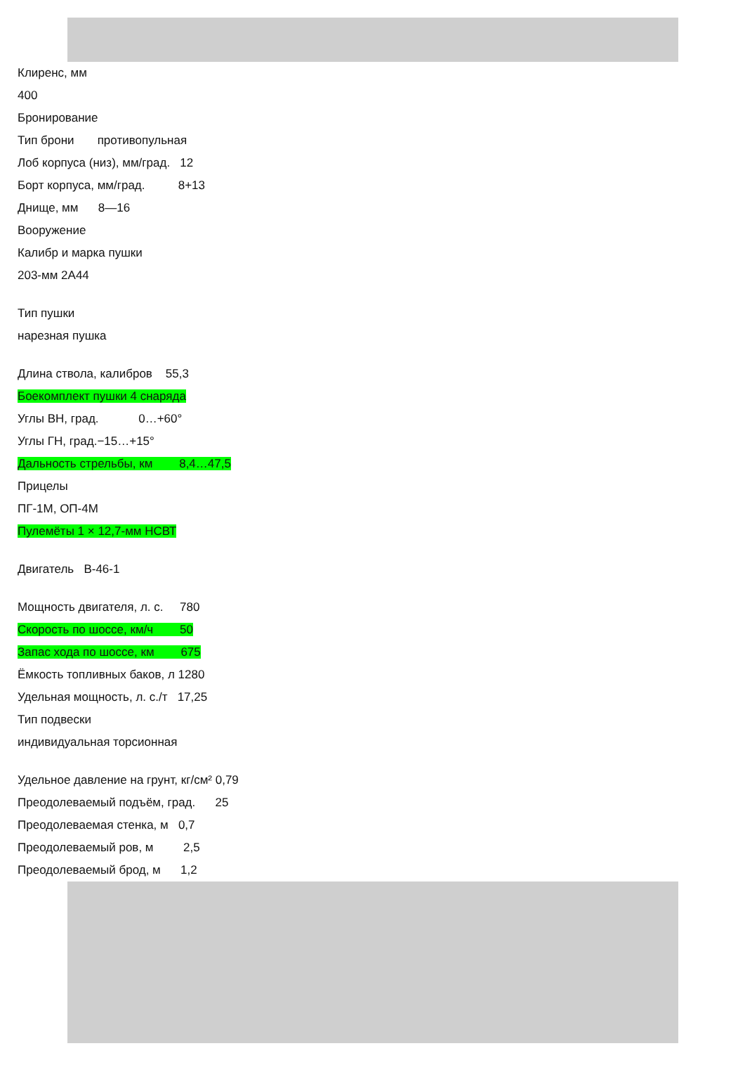Клиренс, мм
400
Бронирование
Тип брони противопульная
Лоб корпуса (низ), мм/град. 12
Борт корпуса, мм/град. 8+13
Днище, мм 8—16
Вооружение
Калибр и марка пушки
203-мм 2А44
Тип пушки
нарезная пушка
Длина ствола, калибров 55,3
Боекомплект пушки 4 снаряда
Углы ВН, град. 0…+60°
Углы ГН, град.−15…+15°
Дальность стрельбы, км 8,4…47,5
Прицелы
ПГ-1М, ОП-4М
Пулемёты 1 × 12,7-мм НСВТ
Двигатель В-46-1
Мощность двигателя, л. с. 780
Скорость по шоссе, км/ч 50
Запас хода по шоссе, км 675
Ёмкость топливных баков, л 1280
Удельная мощность, л. с./т 17,25
Тип подвески
индивидуальная торсионная
Удельное давление на грунт, кг/см² 0,79
Преодолеваемый подъём, град. 25
Преодолеваемая стенка, м 0,7
Преодолеваемый ров, м 2,5
Преодолеваемый брод, м 1,2